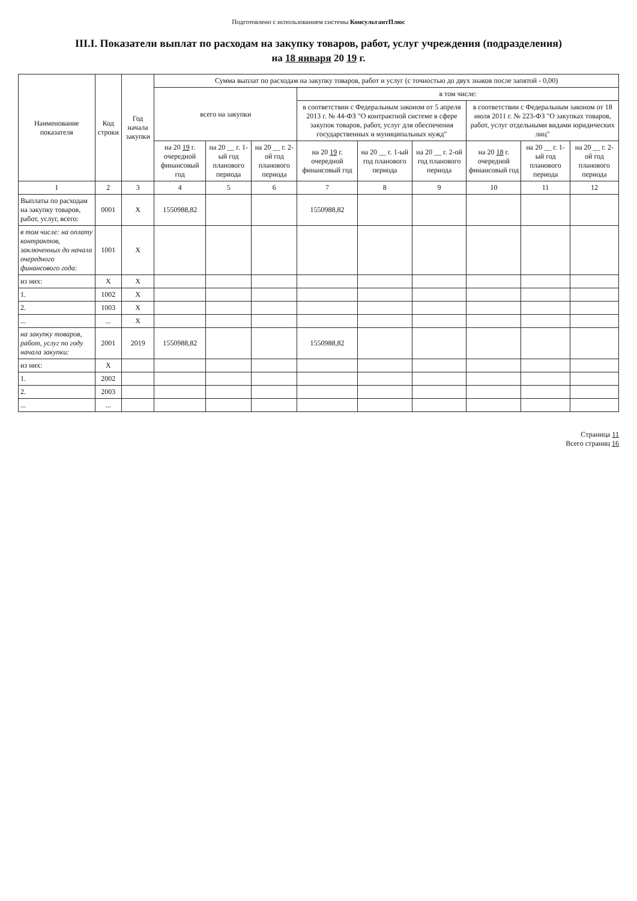Подготовлено с использованием системы КонсультантПлюс
III.I. Показатели выплат по расходам на закупку товаров, работ, услуг учреждения (подразделения)
на 18 января 20 19 г.
| Наименование показателя | Код строки | Год начала закупки | Сумма выплат по расходам на закупку товаров, работ и услуг (с точностью до двух знаков после запятой - 0,00) | | | | | | | | |
| --- | --- | --- | --- | --- | --- | --- | --- | --- | --- | --- | --- |
| | | | всего на закупки | | | в том числе: | | | | | |
| | | | | | | в соответствии с Федеральным законом от 5 апреля 2013 г. № 44-ФЗ "О контрактной системе в сфере закупок товаров, работ, услуг для обеспечения государственных и муниципальных нужд" | | | в соответствии с Федеральным законом от 18 июля 2011 г. № 223-ФЗ "О закупках товаров, работ, услуг отдельными видами юридических лиц" | | |
| | | | на 20 19 г. очередной финансовый год | на 20 __ г. 1-ый год планового периода | на 20 __ г. 2-ой год планового периода | на 20 19 г. очередной финансовый год | на 20 __ г. 1-ый год планового периода | на 20 __ г. 2-ой год планового периода | на 20 18 г. очередной финансовый год | на 20 __ г. 1-ый год планового периода | на 20 __ г. 2-ой год планового периода |
| 1 | 2 | 3 | 4 | 5 | 6 | 7 | 8 | 9 | 10 | 11 | 12 |
| Выплаты по расходам на закупку товаров, работ, услуг, всего: | 0001 | X | 1550988,82 | | | 1550988,82 | | | | | |
| в том числе: на оплату контрактов, заключенных до начала очередного финансового года: | 1001 | X | | | | | | | | | |
| из них: | X | X | | | | | | | | | |
| 1. | 1002 | X | | | | | | | | | |
| 2. | 1003 | X | | | | | | | | | |
| ... | ... | X | | | | | | | | | |
| на закупку товаров, работ, услуг по году начала закупки: | 2001 | 2019 | 1550988,82 | | | 1550988,82 | | | | | |
| из них: | X | | | | | | | | | | |
| 1. | 2002 | | | | | | | | | | |
| 2. | 2003 | | | | | | | | | | |
| ... | ... | | | | | | | | | | |
Страница 11
Всего страниц 16